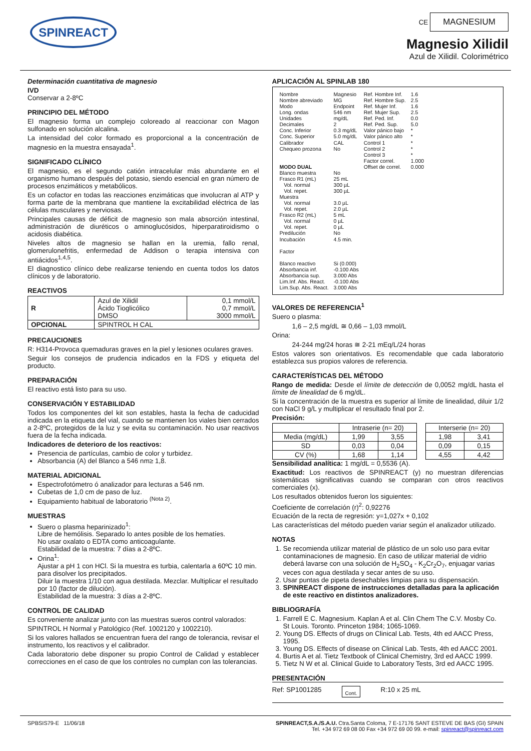SPINREACT
CE MAGNESIUM
Magnesio Xilidil
Azul de Xilidil. Colorimétrico
Determinación cuantitativa de magnesio
IVD
Conservar a 2-8ºC
PRINCIPIO DEL MÉTODO
El magnesio forma un complejo coloreado al reaccionar con Magon sulfonado en solución alcalina.
La intensidad del color formado es proporcional a la concentración de magnesio en la muestra ensayada<sup>1</sup>.
SIGNIFICADO CLÍNICO
El magnesio, es el segundo catión intracelular más abundante en el organismo humano después del potasio, siendo esencial en gran número de procesos enzimáticos y metabólicos.
Es un cofactor en todas las reacciones enzimáticas que involucran al ATP y forma parte de la membrana que mantiene la excitabilidad eléctrica de las células musculares y nerviosas.
Principales causas de déficit de magnesio son mala absorción intestinal, administración de diuréticos o aminoglucósidos, hiperparatiroidismo o acidosis diabética.
Niveles altos de magnesio se hallan en la uremia, fallo renal, glomerulonefritis, enfermedad de Addison o terapia intensiva con antiácidos<sup>1,4,5</sup>.
El diagnostico clínico debe realizarse teniendo en cuenta todos los datos clínicos y de laboratorio.
REACTIVOS
| R | Azul de Xilidil Ácido Tioglicólico DMSO | 0,1 mmol/L 0,7 mmol/L 3000 mmol/L |
| OPCIONAL | SPINTROL H CAL | |
PRECAUCIONES
R: H314-Provoca quemaduras graves en la piel y lesiones oculares graves.
Seguir los consejos de prudencia indicados en la FDS y etiqueta del producto.
PREPARACIÓN
El reactivo está listo para su uso.
CONSERVACIÓN Y ESTABILIDAD
Todos los componentes del kit son estables, hasta la fecha de caducidad indicada en la etiqueta del vial, cuando se mantienen los viales bien cerrados a 2-8ºC, protegidos de la luz y se evita su contaminación. No usar reactivos fuera de la fecha indicada.
Indicadores de deterioro de los reactivos:
Presencia de partículas, cambio de color y turbidez.
Absorbancia (A) del Blanco a 546 nm≥ 1,8.
MATERIAL ADICIONAL
Espectrofotómetro ó analizador para lecturas a 546 nm.
Cubetas de 1,0 cm de paso de luz.
Equipamiento habitual de laboratorio <sup>(Nota 2)</sup>.
MUESTRAS
Suero o plasma heparinizado<sup>1</sup>:
Libre de hemólisis. Separado lo antes posible de los hematíes.
No usar oxalato o EDTA como anticoagulante.
Estabilidad de la muestra: 7 días a 2-8ºC.
Orina<sup>1</sup>:
Ajustar a pH 1 con HCl. Si la muestra es turbia, calentarla a 60ºC 10 min. para disolver los precipitados.
Diluir la muestra 1/10 con agua destilada. Mezclar. Multiplicar el resultado por 10 (factor de dilución).
Estabilidad de la muestra: 3 días a 2-8ºC.
CONTROL DE CALIDAD
Es conveniente analizar junto con las muestras sueros control valorados:
SPINTROL H Normal y Patológico (Ref. 1002120 y 1002210).
Si los valores hallados se encuentran fuera del rango de tolerancia, revisar el instrumento, los reactivos y el calibrador.
Cada laboratorio debe disponer su propio Control de Calidad y establecer correcciones en el caso de que los controles no cumplan con las tolerancias.
APLICACIÓN AL SPINLAB 180
Nombre Nombre abreviado Modo Long. ondas Unidades Decimales Conc. Inferior Conc. Superior Calibrador Chequeo prozona MODO DUAL Blanco muestra Frasco R1 (mL) Vol. normal Vol. repet. Muestra Vol. normal Vol. repet. Frasco R2 (mL) Vol. normal Vol. repet. Predilución Incubación Factor Blanco reactivo Absorbancia inf. Absorbancia sup. Lim.Inf. Abs. React. Lim.Sup. Abs. React.
Magnesio MG Endpoint 546 nm mg/dL 2 0.3 mg/dL 5.0 mg/dL CAL No No 25 mL 300 µL 300 µL 3.0 µL 2.0 µL 5 mL 0 µL 0 µL No 4.5 min. Si (0.000) -0.100 Abs 3.000 Abs -0.100 Abs 3.000 Abs
Ref. Hombre Inf. Ref. Hombre Sup. Ref. Mujer Inf. Ref. Mujer Sup. Ref. Ped. Inf. Ref. Ped. Sup. Valor pánico bajo Valor pánico alto Control 1 Control 2 Control 3 Factor correl. Offset de correl.
1.6 2.5 1.6 2.5 0.0 5.0 * * * * * 1.000 0.000
VALORES DE REFERENCIA<sup>1</sup>
Suero o plasma:
1,6 – 2,5 mg/dL ≅ 0,66 – 1,03 mmol/L
Orina:
24-244 mg/24 horas ≅ 2-21 mEq/L/24 horas
Estos valores son orientativos. Es recomendable que cada laboratorio establezca sus propios valores de referencia.
CARACTERÍSTICAS DEL MÉTODO
Rango de medida: Desde el límite de detección de 0,0052 mg/dL hasta el límite de linealidad de 6 mg/dL.
Si la concentración de la muestra es superior al límite de linealidad, diluir 1/2 con NaCl 9 g/L y multiplicar el resultado final por 2.
Precisión:
| | Intraserie (n= 20) | | | Interserie (n= 20) | |
| Media (mg/dL) | 1,99 | 3,55 | | 1,98 | 3,41 |
| SD | 0,03 | 0,04 | | 0,09 | 0,15 |
| CV (%) | 1,68 | 1,14 | | 4,55 | 4,42 |
Sensibilidad analítica: 1 mg/dL = 0,5536 (A).
Exactitud: Los reactivos de SPINREACT (y) no muestran diferencias sistemáticas significativas cuando se comparan con otros reactivos comerciales (x).
Los resultados obtenidos fueron los siguientes:
Coeficiente de correlación (r)<sup>2</sup>: 0,92276
Ecuación de la recta de regresión: y=1,027x + 0,102
Las características del método pueden variar según el analizador utilizado.
NOTAS
1. Se recomienda utilizar material de plástico de un solo uso para evitar contaminaciones de magnesio. En caso de utilizar material de vidrio deberá lavarse con una solución de H<sub>2</sub>SO<sub>4</sub> - K<sub>2</sub>Cr<sub>2</sub>O<sub>7</sub>, enjuagar varias veces con agua destilada y secar antes de su uso.
2. Usar puntas de pipeta desechables limpias para su dispensación.
3. SPINREACT dispone de instrucciones detalladas para la aplicación de este reactivo en distintos analizadores.
BIBLIOGRAFÍA
1. Farrell E C. Magnesium. Kaplan A et al. Clin Chem The C.V. Mosby Co. St Louis. Toronto. Princeton 1984; 1065-1069.
2. Young DS. Effects of drugs on Clinical Lab. Tests, 4th ed AACC Press, 1995.
3. Young DS. Effects of disease on Clinical Lab. Tests, 4th ed AACC 2001.
4. Burtis A et al. Tietz Textbook of Clinical Chemistry, 3rd ed AACC 1999.
5. Tietz N W et al. Clinical Guide to Laboratory Tests, 3rd ed AACC 1995.
PRESENTACIÓN
Ref: SP1001285 Cont. R:10 x 25 mL
SPBSIS79-E 11/06/18 SPINREACT,S.A./S.A.U. Ctra.Santa Coloma, 7 E-17176 SANT ESTEVE DE BAS (GI) SPAIN
Tel. +34 972 69 08 00 Fax +34 972 69 00 99. e-mail: spinreact@spinreact.com